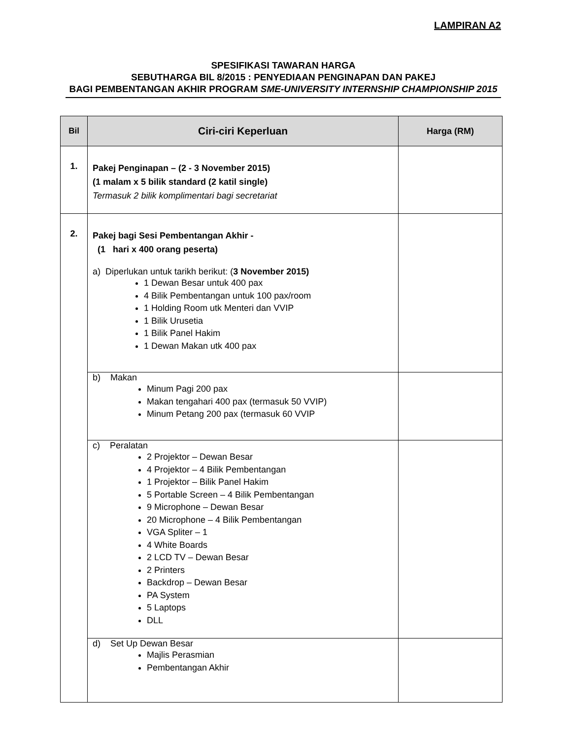LAMPIRAN A2
SPESIFIKASI TAWARAN HARGA
SEBUTHARGA BIL 8/2015 : PENYEDIAAN PENGINAPAN DAN PAKEJ
BAGI PEMBENTANGAN AKHIR PROGRAM SME-UNIVERSITY INTERNSHIP CHAMPIONSHIP 2015
| Bil | Ciri-ciri Keperluan | Harga (RM) |
| --- | --- | --- |
| 1. | Pakej Penginapan – (2 - 3 November 2015) (1 malam x 5 bilik standard (2 katil single) Termasuk 2 bilik komplimentari bagi secretariat | |
| 2. | Pakej bagi Sesi Pembentangan Akhir - (1 hari x 400 orang peserta) a) Diperlukan untuk tarikh berikut: ( 3 November 2015) 1 Dewan Besar untuk 400 pax 4 Bilik Pembentangan untuk 100 pax/room 1 Holding Room utk Menteri dan VVIP 1 Bilik Urusetia 1 Bilik Panel Hakim 1 Dewan Makan utk 400 pax | |
| | b) Makan Minum Pagi 200 pax Makan tengahari 400 pax (termasuk 50 VVIP) Minum Petang 200 pax (termasuk 60 VVIP | |
| | c) Peralatan 2 Projektor – Dewan Besar 4 Projektor – 4 Bilik Pembentangan 1 Projektor – Bilik Panel Hakim 5 Portable Screen – 4 Bilik Pembentangan 9 Microphone – Dewan Besar 20 Microphone – 4 Bilik Pembentangan VGA Spliter – 1 4 White Boards 2 LCD TV – Dewan Besar 2 Printers Backdrop – Dewan Besar PA System 5 Laptops DLL | |
| | d) Set Up Dewan Besar Majlis Perasmian Pembentangan Akhir | |